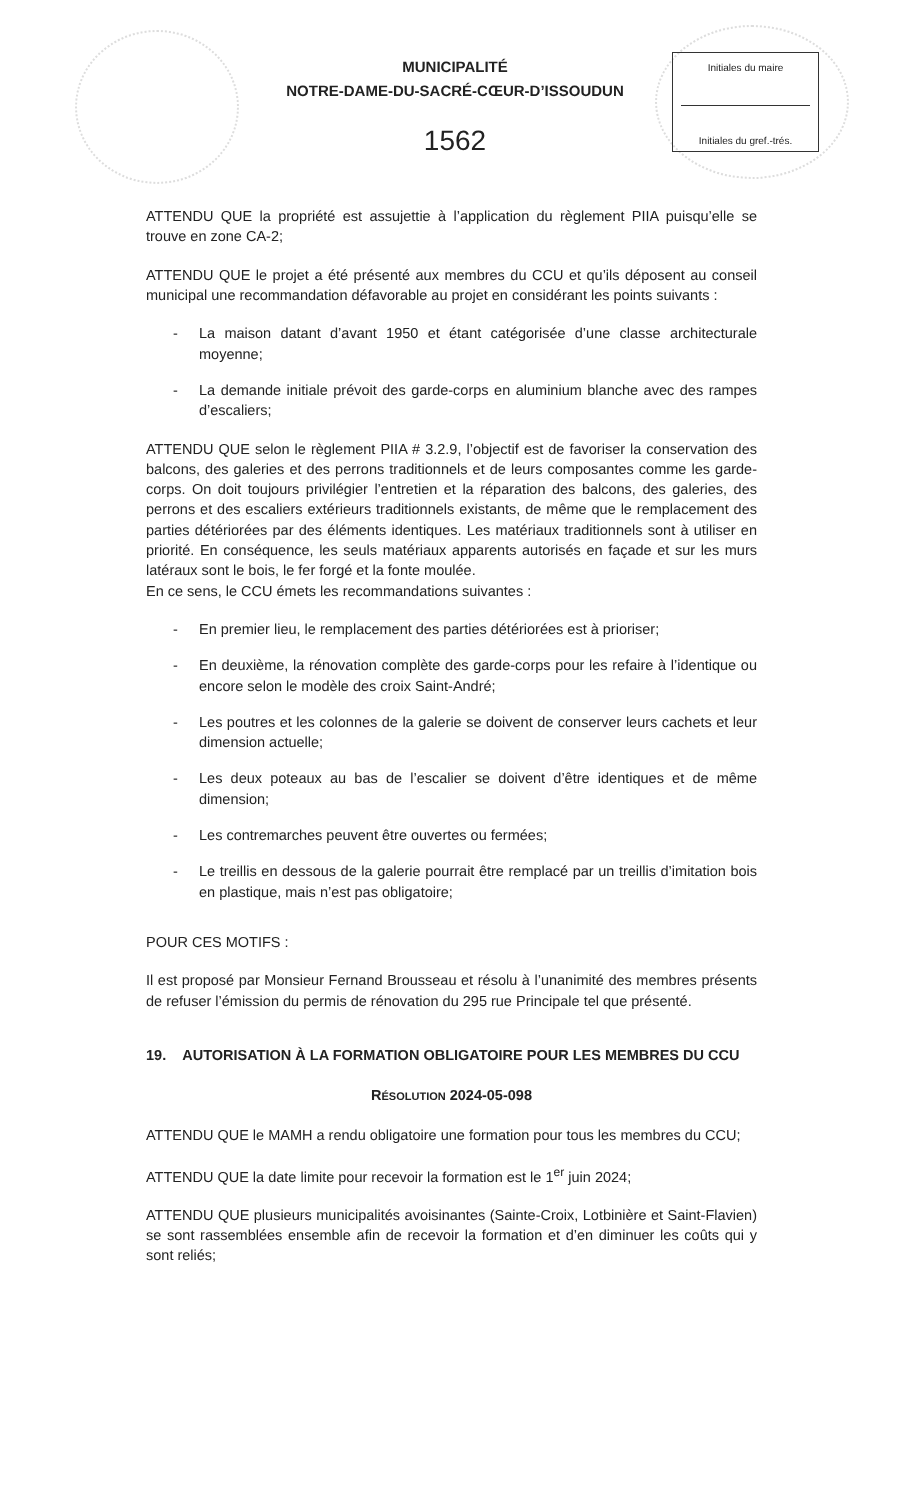MUNICIPALITÉ
NOTRE-DAME-DU-SACRÉ-CŒUR-D’ISSOUDUN
1562
Initiales du maire
Initiales du gref.-trés.
ATTENDU QUE la propriété est assujettie à l’application du règlement PIIA puisqu’elle se trouve en zone CA-2;
ATTENDU QUE le projet a été présenté aux membres du CCU et qu’ils déposent au conseil municipal une recommandation défavorable au projet en considérant les points suivants :
- La maison datant d’avant 1950 et étant catégorisée d’une classe architecturale moyenne;
- La demande initiale prévoit des garde-corps en aluminium blanche avec des rampes d’escaliers;
ATTENDU QUE selon le règlement PIIA # 3.2.9, l’objectif est de favoriser la conservation des balcons, des galeries et des perrons traditionnels et de leurs composantes comme les garde-corps. On doit toujours privilégier l’entretien et la réparation des balcons, des galeries, des perrons et des escaliers extérieurs traditionnels existants, de même que le remplacement des parties détériorées par des éléments identiques. Les matériaux traditionnels sont à utiliser en priorité. En conséquence, les seuls matériaux apparents autorisés en façade et sur les murs latéraux sont le bois, le fer forgé et la fonte moulée.
En ce sens, le CCU émets les recommandations suivantes :
- En premier lieu, le remplacement des parties détériorées est à prioriser;
- En deuxième, la rénovation complète des garde-corps pour les refaire à l’identique ou encore selon le modèle des croix Saint-André;
- Les poutres et les colonnes de la galerie se doivent de conserver leurs cachets et leur dimension actuelle;
- Les deux poteaux au bas de l’escalier se doivent d’être identiques et de même dimension;
- Les contremarches peuvent être ouvertes ou fermées;
- Le treillis en dessous de la galerie pourrait être remplacé par un treillis d’imitation bois en plastique, mais n’est pas obligatoire;
POUR CES MOTIFS :
Il est proposé par Monsieur Fernand Brousseau et résolu à l’unanimité des membres présents de refuser l’émission du permis de rénovation du 295 rue Principale tel que présenté.
19. AUTORISATION À LA FORMATION OBLIGATOIRE POUR LES MEMBRES DU CCU
RÉSOLUTION 2024-05-098
ATTENDU QUE le MAMH a rendu obligatoire une formation pour tous les membres du CCU;
ATTENDU QUE la date limite pour recevoir la formation est le 1<sup>er</sup> juin 2024;
ATTENDU QUE plusieurs municipalités avoisinantes (Sainte-Croix, Lotbinière et Saint-Flavien) se sont rassemblées ensemble afin de recevoir la formation et d’en diminuer les coûts qui y sont reliés;